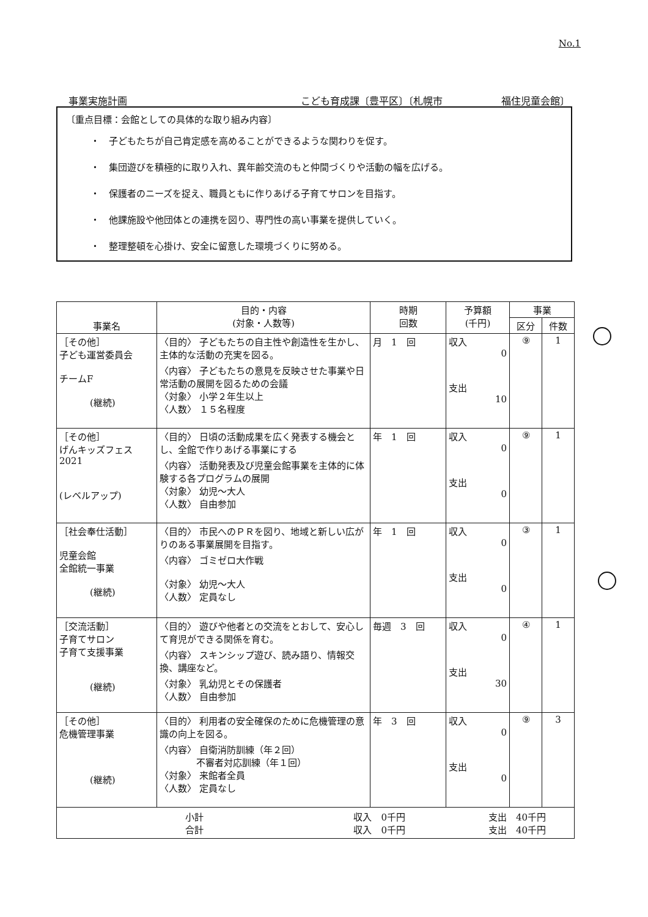No.1
事業実施計画 こども育成課〔豊平区〕〔札幌市　　　　　　福住児童会館〕
〔重点目標：会館としての具体的な取り組み内容〕
・　子どもたちが自己肯定感を高めることができるような関わりを促す。
・　集団遊びを積極的に取り入れ、異年齢交流のもと仲間づくりや活動の幅を広げる。
・　保護者のニーズを捉え、職員ともに作りあげる子育てサロンを目指す。
・　他課施設や他団体との連携を図り、専門性の高い事業を提供していく。
・　整理整頓を心掛け、安全に留意した環境づくりに努める。
| 事業名 | 目的・内容 (対象・人数等) | 時期 回数 | 予算額 (千円) | 事業 | |
| --- | --- | --- | --- | --- | --- |
| | | | | 区分 | 件数 |
| ［その他］ 子ども運営委員会 チームF (継続) | 〈目的〉 子どもたちの自主性や創造性を生かし、主体的な活動の充実を図る。 〈内容〉 子どもたちの意見を反映させた事業や日常活動の展開を図るための会議 〈対象〉 小学２年生以上 〈人数〉 １５名程度 | 月 1 回 | 収入 0 支出 10 | ⑨ | 1 |
| ［その他］ げんキッズフェス 2021 (レベルアップ) | 〈目的〉 日頃の活動成果を広く発表する機会とし、全館で作りあげる事業にする 〈内容〉 活動発表及び児童会館事業を主体的に体験する各プログラムの展開 〈対象〉 幼児～大人 〈人数〉 自由参加 | 年 1 回 | 収入 0 支出 0 | ⑨ | 1 |
| ［社会奉仕活動］ 児童会館 全館統一事業 (継続) | 〈目的〉 市民へのＰＲを図り、地域と新しい広がりのある事業展開を目指す。 〈内容〉 ゴミゼロ大作戦 〈対象〉 幼児～大人 〈人数〉 定員なし | 年 1 回 | 収入 0 支出 0 | ③ | 1 |
| ［交流活動］ 子育てサロン 子育て支援事業 (継続) | 〈目的〉 遊びや他者との交流をとおして、安心して育児ができる関係を育む。 〈内容〉 スキンシップ遊び、読み語り、情報交換、講座など。 〈対象〉 乳幼児とその保護者 〈人数〉 自由参加 | 毎週 3 回 | 収入 0 支出 30 | ④ | 1 |
| ［その他］ 危機管理事業 (継続) | 〈目的〉 利用者の安全確保のために危機管理の意識の向上を図る。 〈内容〉 自衛消防訓練（年２回） 不審者対応訓練（年１回） 〈対象〉 来館者全員 〈人数〉 定員なし | 年 3 回 | 収入 0 支出 0 | ⑨ | 3 |
| 小計 収入 0千円 支出 40千円 合計 収入 0千円 支出 40千円 | | | | | |